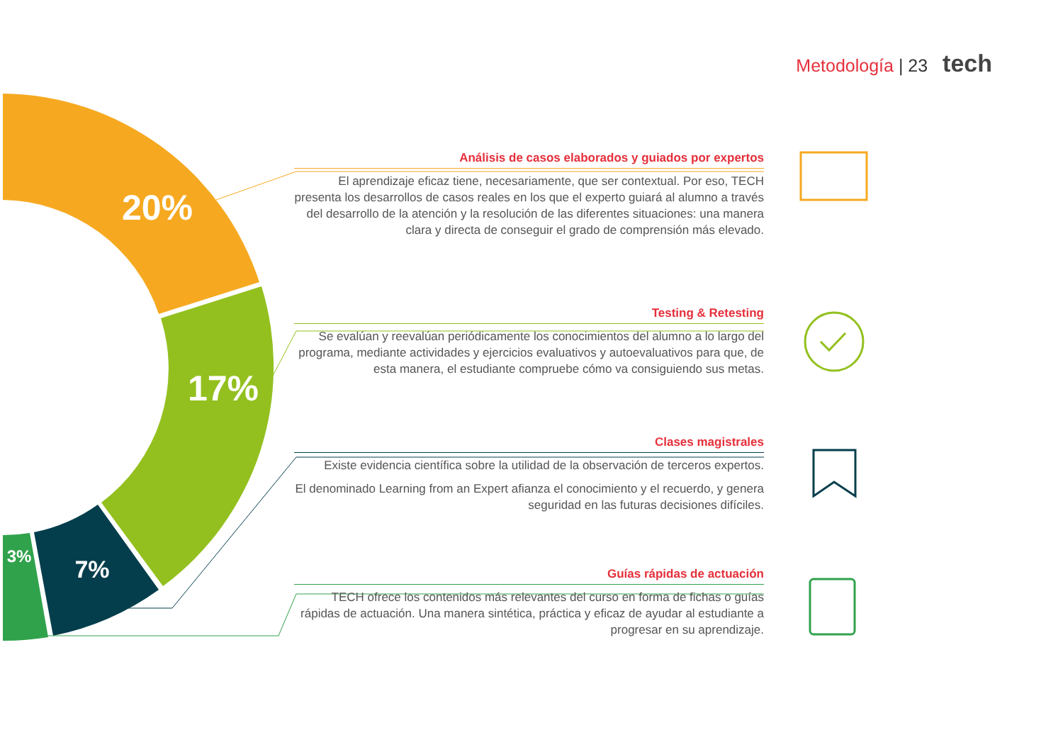Metodología | 23 tech
20%
17%
7%
3%
Análisis de casos elaborados y guiados por expertos
El aprendizaje eficaz tiene, necesariamente, que ser contextual. Por eso, TECH presenta los desarrollos de casos reales en los que el experto guiará al alumno a través del desarrollo de la atención y la resolución de las diferentes situaciones: una manera clara y directa de conseguir el grado de comprensión más elevado.
Testing & Retesting
Se evalúan y reevalúan periódicamente los conocimientos del alumno a lo largo del programa, mediante actividades y ejercicios evaluativos y autoevaluativos para que, de esta manera, el estudiante compruebe cómo va consiguiendo sus metas.
Clases magistrales
Existe evidencia científica sobre la utilidad de la observación de terceros expertos.
El denominado Learning from an Expert afianza el conocimiento y el recuerdo, y genera seguridad en las futuras decisiones difíciles.
Guías rápidas de actuación
TECH ofrece los contenidos más relevantes del curso en forma de fichas o guías rápidas de actuación. Una manera sintética, práctica y eficaz de ayudar al estudiante a progresar en su aprendizaje.